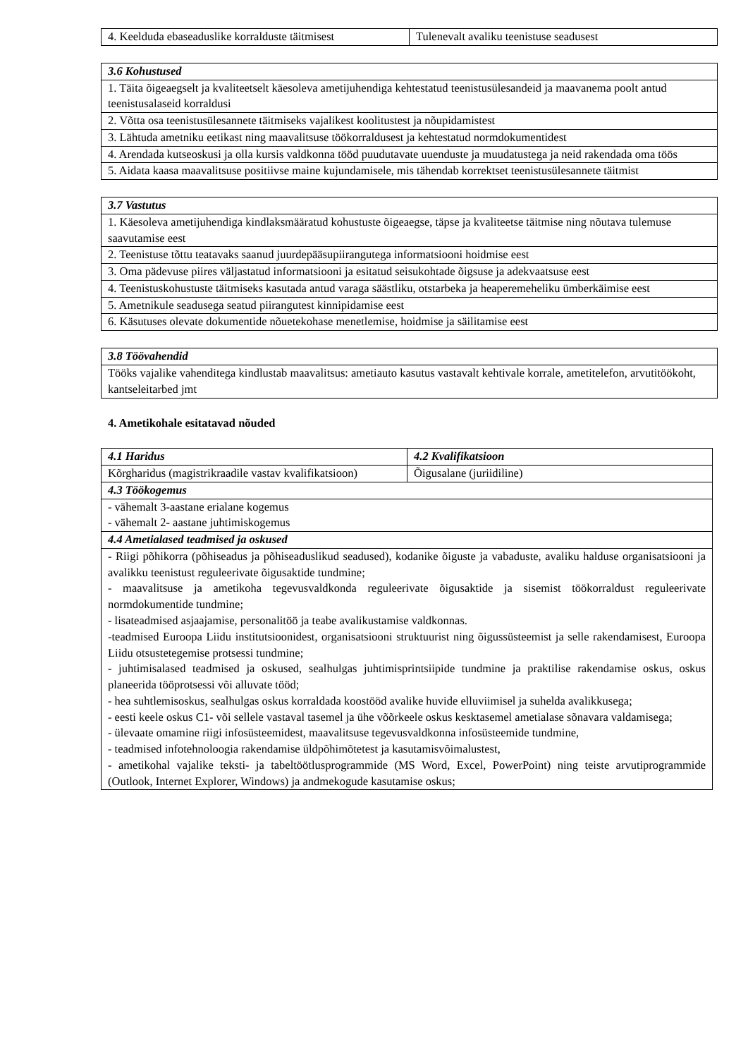| 4. Keelduda ebaseaduslike korralduste täitmisest | Tulenevalt avaliku teenistuse seadusest |
| 3.6 Kohustused |
| --- |
| 1. Täita õigeaegselt ja kvaliteetselt käesoleva ametijuhendiga kehtestatud teenistusülesandeid ja maavanema poolt antud teenistusalaseid korraldusi |
| 2. Võtta osa teenistusülesannete täitmiseks vajalikest koolitustest ja nõupidamistest |
| 3. Lähtuda ametniku eetikast ning maavalitsuse töökorraldusest ja kehtestatud normdokumentidest |
| 4. Arendada kutseoskusi ja olla kursis valdkonna tööd puudutavate uuenduste ja muudatustega ja neid rakendada oma töös |
| 5. Aidata kaasa maavalitsuse positiivse maine kujundamisele, mis tähendab korrektset teenistusülesannete täitmist |
| 3.7 Vastutus |
| --- |
| 1. Käesoleva ametijuhendiga kindlaksmääratud kohustuste õigeaegse, täpse ja kvaliteetse täitmise ning nõutava tulemuse saavutamise eest |
| 2. Teenistuse tõttu teatavaks saanud juurdepääsupiirangutega informatsiooni hoidmise eest |
| 3. Oma pädevuse piires väljastatud informatsiooni ja esitatud seisukohtade õigsuse ja adekvaatsuse eest |
| 4. Teenistuskohustuste täitmiseks kasutada antud varaga säästliku, otstarbeka ja heaperemeheliku ümberkäimise eest |
| 5. Ametnikule seadusega seatud piirangutest kinnipidamise eest |
| 6. Käsutuses olevate dokumentide nõuetekohase menetlemise, hoidmise ja säilitamise eest |
| 3.8 Töövahendid |
| --- |
| Tööks vajalike vahenditega kindlustab maavalitsus: ametiauto kasutus vastavalt kehtivale korrale, ametitelefon, arvutitöökoht, kantseleitarbed jmt |
4. Ametikohale esitatavad nõuded
| 4.1 Haridus | 4.2 Kvalifikatsioon |
| --- | --- |
| Kõrgharidus (magistrikraadile vastav kvalifikatsioon) | Õigusalane (juriidiline) |
| 4.3 Töökogemus | |
| - vähemalt 3-aastane erialane kogemus - vähemalt 2- aastane juhtimiskogemus | |
| 4.4 Ametialased teadmised ja oskused | |
| - Riigi põhikorra (põhiseadus ja põhiseaduslikud seadused), kodanike õiguste ja vabaduste, avaliku halduse organisatsiooni ja avalikku teenistust reguleerivate õigusaktide tundmine; - maavalitsuse ja ametikoha tegevusvaldkonda reguleerivate õigusaktide ja sisemist töökorraldust reguleerivate normdokumentide tundmine; - lisateadmised asjaajamise, personalitöö ja teabe avalikustamise valdkonnas. -teadmised Euroopa Liidu institutsioonidest, organisatsiooni struktuurist ning õigussüsteemist ja selle rakendamisest, Euroopa Liidu otsustetegemise protsessi tundmine; - juhtimisalased teadmised ja oskused, sealhulgas juhtimisprintsiipide tundmine ja praktilise rakendamise oskus, oskus planeerida tööprotsessi või alluvate tööd; - hea suhtlemisoskus, sealhulgas oskus korraldada koostööd avalike huvide elluviimisel ja suhelda avalikkusega; - eesti keele oskus C1- või sellele vastaval tasemel ja ühe võõrkeele oskus kesktasemel ametialase sõnavara valdamisega; - ülevaate omamine riigi infosüsteemidest, maavalitsuse tegevusvaldkonna infosüsteemide tundmine, - teadmised infotehnoloogia rakendamise üldpõhimõtetest ja kasutamisvõimalustest, - ametikohal vajalike teksti- ja tabeltöötlusprogrammide (MS Word, Excel, PowerPoint) ning teiste arvutiprogrammide (Outlook, Internet Explorer, Windows) ja andmekogude kasutamise oskus; | |